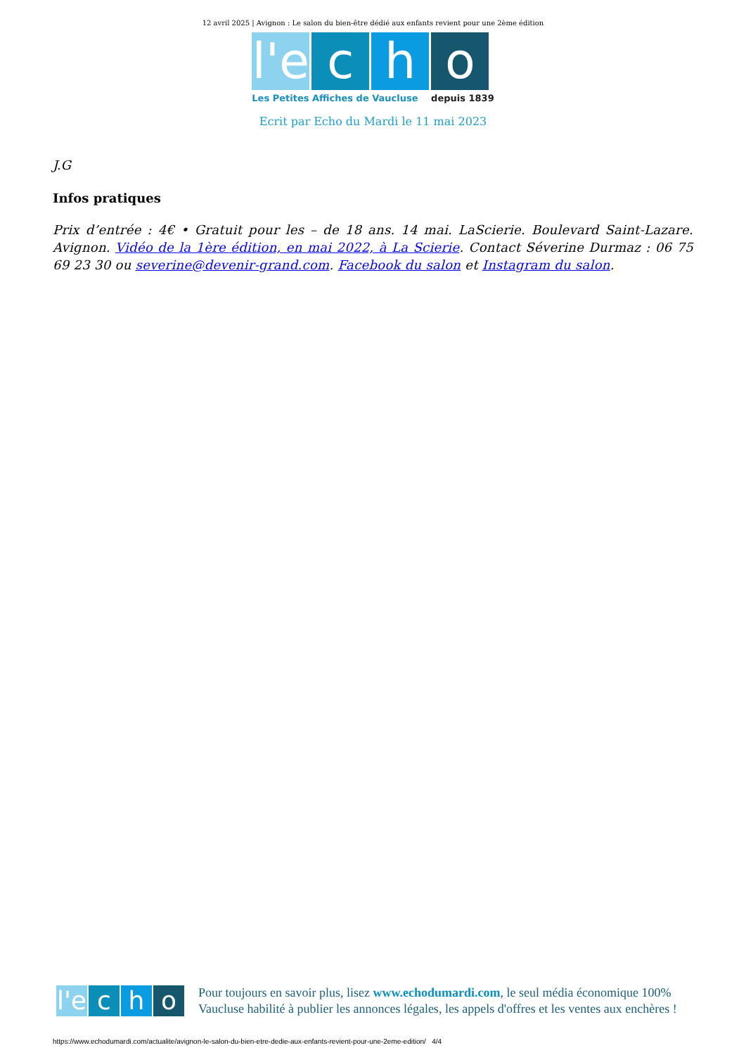12 avril 2025 | Avignon : Le salon du bien-être dédié aux enfants revient pour une 2ème édition
l'e
c h o
Les Petites Affiches de Vaucluse depuis 1839
Ecrit par Echo du Mardi le 11 mai 2023
J.G
Infos pratiques
Prix d’entrée : 4€ • Gratuit pour les – de 18 ans. 14 mai. LaScierie. Boulevard Saint-Lazare. Avignon. Vidéo de la 1ère édition, en mai 2022, à La Scierie. Contact Séverine Durmaz : 06 75 69 23 30 ou severine@devenir-grand.com. Facebook du salon et Instagram du salon.
l'e
c h o
Pour toujours en savoir plus, lisez www.echodumardi.com, le seul média économique 100% Vaucluse habilité à publier les annonces légales, les appels d'offres et les ventes aux enchères !
https://www.echodumardi.com/actualite/avignon-le-salon-du-bien-etre-dedie-aux-enfants-revient-pour-une-2eme-edition/ 4/4